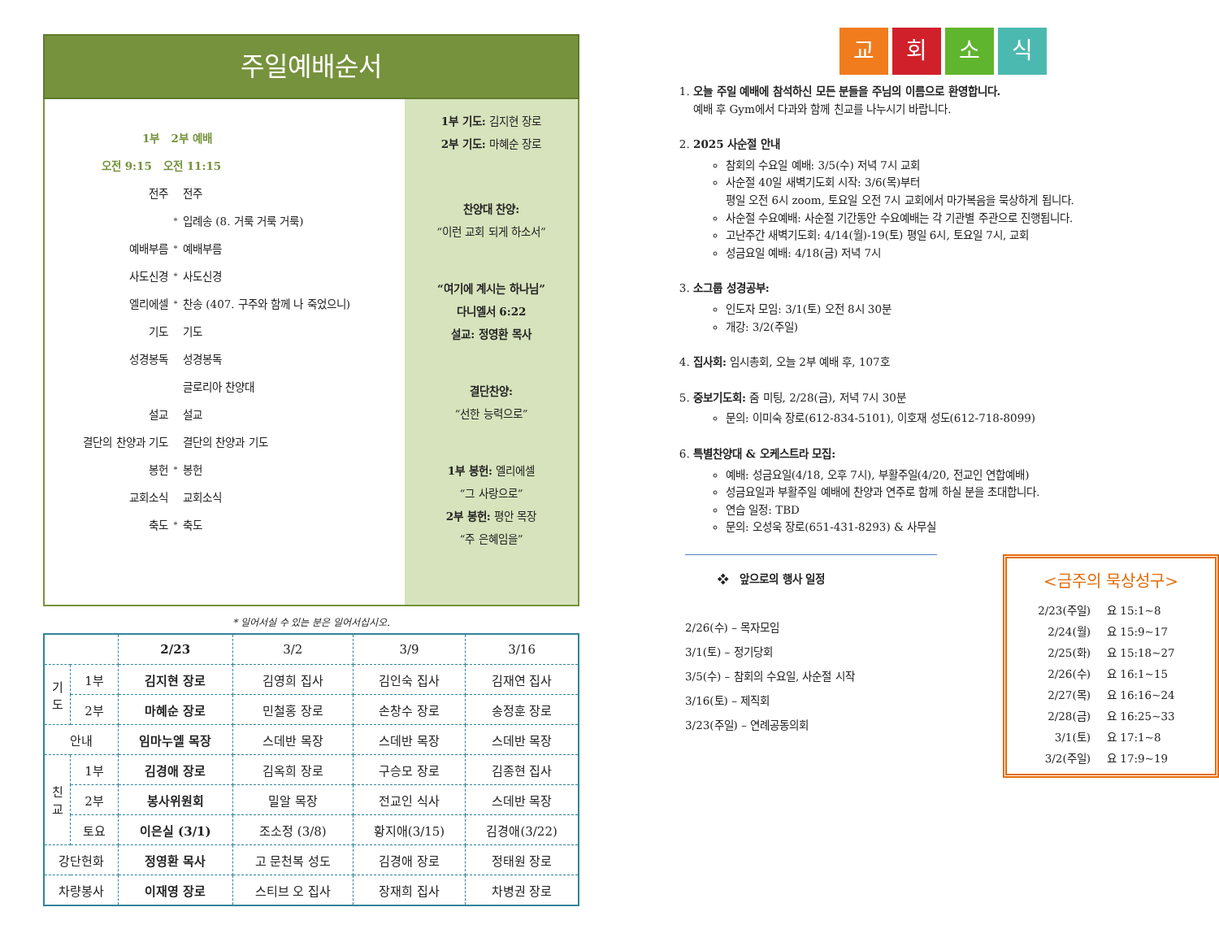주일예배순서
1부 2부 예배
오전 9:15 오전 11:15
전주 전주
* 입례송 (8. 거룩 거룩 거룩)
예배부름 * 예배부름
사도신경 * 사도신경
엘리에셀 * 찬송 (407. 구주와 함께 나 죽었으니)
기도 기도
성경봉독 성경봉독
글로리아 찬양대
설교 설교
결단의 찬양과 기도 결단의 찬양과 기도
봉헌 * 봉헌
교회소식 교회소식
축도 * 축도
1부 기도: 김지현 장로
2부 기도: 마혜순 장로
찬양대 찬양:
“이런 교회 되게 하소서”
“여기에 계시는 하나님”
다니엘서 6:22
설교: 정영환 목사
결단찬양:
“선한 능력으로”
1부 봉헌: 엘리에셀
“그 사랑으로”
2부 봉헌: 평안 목장
“주 은혜임을”
* 일어서실 수 있는 분은 일어서십시오.
| | | 2/23 | 3/2 | 3/9 | 3/16 |
| --- | --- | --- | --- | --- | --- |
| 기 도 | 1부 | 김지현 장로 | 김영희 집사 | 김인숙 집사 | 김재연 집사 |
| | 2부 | 마혜순 장로 | 민철홍 장로 | 손창수 장로 | 송정훈 장로 |
| 안내 | | 임마누엘 목장 | 스데반 목장 | 스데반 목장 | 스데반 목장 |
| 친 교 | 1부 | 김경애 장로 | 김옥희 장로 | 구승모 장로 | 김종현 집사 |
| | 2부 | 봉사위원회 | 밀알 목장 | 전교인 식사 | 스데반 목장 |
| | 토요 | 이은실 (3/1) | 조소정 (3/8) | 황지애(3/15) | 김경애(3/22) |
| 강단헌화 | | 정영환 목사 | 고 문천복 성도 | 김경애 장로 | 정태원 장로 |
| 차량봉사 | | 이재영 장로 | 스티브 오 집사 | 장재희 집사 | 차병권 장로 |
교회소식
1. 오늘 주일 예배에 참석하신 모든 분들을 주님의 이름으로 환영합니다.
예배 후 Gym에서 다과와 함께 친교를 나누시기 바랍니다.
2. 2025 사순절 안내
참회의 수요일 예배: 3/5(수) 저녁 7시 교회
사순절 40일 새벽기도회 시작: 3/6(목)부터
평일 오전 6시 zoom, 토요일 오전 7시 교회에서 마가복음을 묵상하게 됩니다.
사순절 수요예배: 사순절 기간동안 수요예배는 각 기관별 주관으로 진행됩니다.
고난주간 새벽기도회: 4/14(월)-19(토) 평일 6시, 토요일 7시, 교회
성금요일 예배: 4/18(금) 저녁 7시
3. 소그룹 성경공부:
인도자 모임: 3/1(토) 오전 8시 30분
개강: 3/2(주일)
4. 집사회: 임시총회, 오늘 2부 예배 후, 107호
5. 중보기도회: 줌 미팅, 2/28(금), 저녁 7시 30분
문의: 이미숙 장로(612-834-5101), 이호재 성도(612-718-8099)
6. 특별찬양대 & 오케스트라 모집:
예배: 성금요일(4/18, 오후 7시), 부활주일(4/20, 전교인 연합예배)
성금요일과 부활주일 예배에 찬양과 연주로 함께 하실 분을 초대합니다.
연습 일정: TBD
문의: 오성욱 장로(651-431-8293) & 사무실
❖ 앞으로의 행사 일정
2/26(수) – 목자모임
3/1(토) – 정기당회
3/5(수) – 참회의 수요일, 사순절 시작
3/16(토) – 제직회
3/23(주일) – 연례공동의회
<금주의 묵상성구>
2/23(주일) 요 15:1~8
2/24(월) 요 15:9~17
2/25(화) 요 15:18~27
2/26(수) 요 16:1~15
2/27(목) 요 16:16~24
2/28(금) 요 16:25~33
3/1(토) 요 17:1~8
3/2(주일) 요 17:9~19